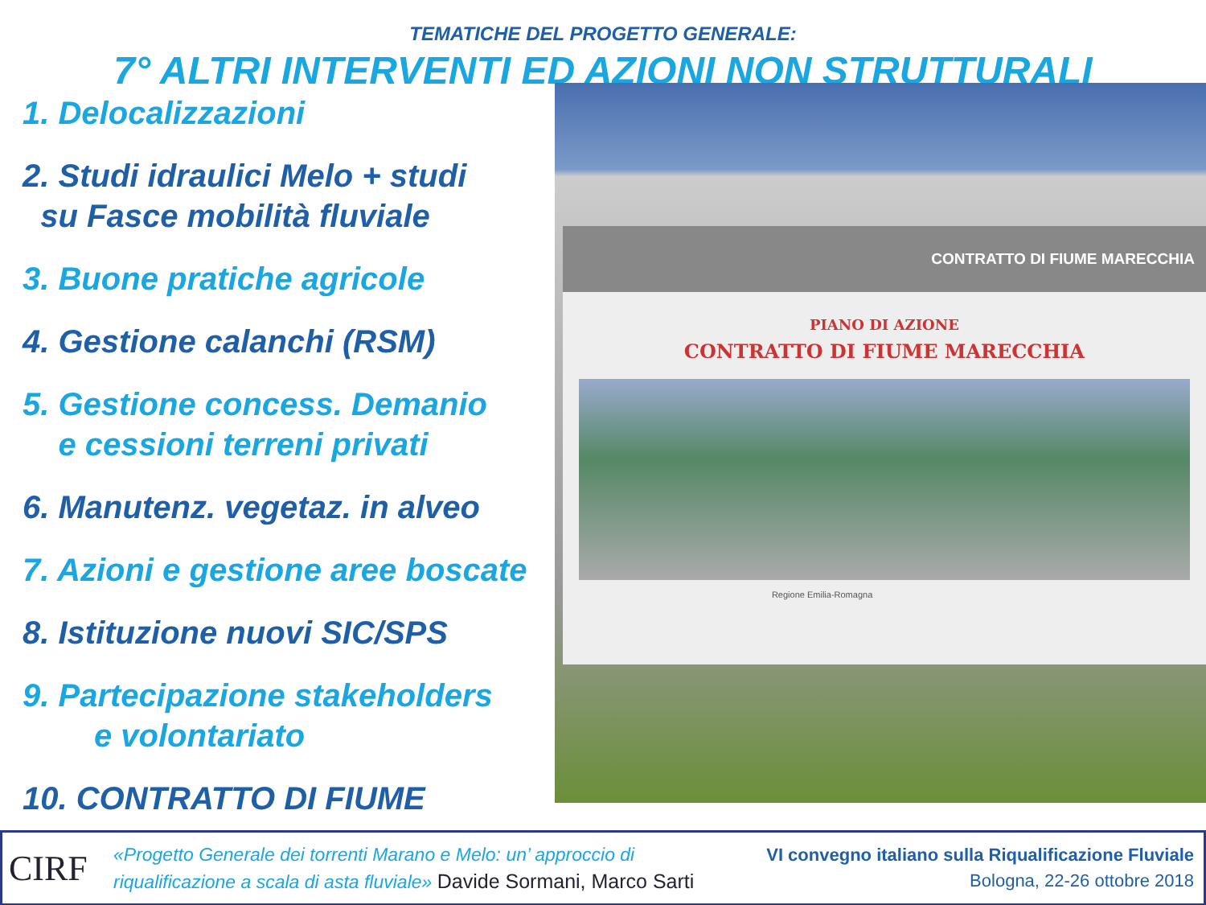TEMATICHE DEL PROGETTO GENERALE:
7° ALTRI INTERVENTI ED AZIONI NON STRUTTURALI
1. Delocalizzazioni
2. Studi idraulici Melo + studi
su Fasce mobilità fluviale
3. Buone pratiche agricole
4. Gestione calanchi (RSM)
5. Gestione concess. Demanio
e cessioni terreni privati
6. Manutenz. vegetaz. in alveo
7. Azioni e gestione aree boscate
8. Istituzione nuovi SIC/SPS
9. Partecipazione stakeholders
e volontariato
10. CONTRATTO DI FIUME
CONTRATTO DI FIUME MARECCHIA
PIANO DI AZIONE
CONTRATTO DI FIUME MARECCHIA
Regione Emilia-Romagna
CIRF
«Progetto Generale dei torrenti Marano e Melo: un’ approccio di
riqualificazione a scala di asta fluviale» Davide Sormani, Marco Sarti
VI convegno italiano sulla Riqualificazione Fluviale
Bologna, 22-26 ottobre 2018